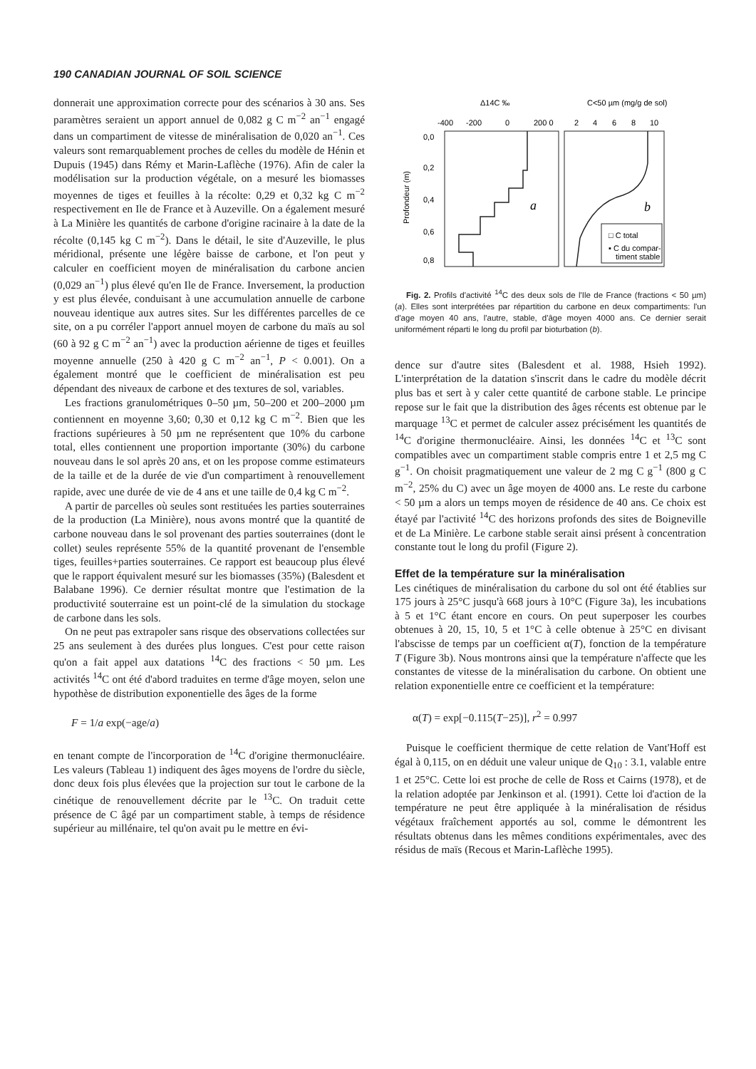190 CANADIAN JOURNAL OF SOIL SCIENCE
donnerait une approximation correcte pour des scénarios à 30 ans. Ses paramètres seraient un apport annuel de 0,082 g C m<sup>−2</sup> an<sup>−1</sup> engagé dans un compartiment de vitesse de minéralisation de 0,020 an<sup>−1</sup>. Ces valeurs sont remarquablement proches de celles du modèle de Hénin et Dupuis (1945) dans Rémy et Marin-Laflèche (1976). Afin de caler la modélisation sur la production végétale, on a mesuré les biomasses moyennes de tiges et feuilles à la récolte: 0,29 et 0,32 kg C m<sup>−2</sup> respectivement en Ile de France et à Auzeville. On a également mesuré à La Minière les quantités de carbone d'origine racinaire à la date de la récolte (0,145 kg C m<sup>−2</sup>). Dans le détail, le site d'Auzeville, le plus méridional, présente une légère baisse de carbone, et l'on peut y calculer en coefficient moyen de minéralisation du carbone ancien (0,029 an<sup>−1</sup>) plus élevé qu'en Ile de France. Inversement, la production y est plus élevée, conduisant à une accumulation annuelle de carbone nouveau identique aux autres sites. Sur les différentes parcelles de ce site, on a pu corréler l'apport annuel moyen de carbone du maïs au sol (60 à 92 g C m<sup>−2</sup> an<sup>−1</sup>) avec la production aérienne de tiges et feuilles moyenne annuelle (250 à 420 g C m<sup>−2</sup> an<sup>−1</sup>, P < 0.001). On a également montré que le coefficient de minéralisation est peu dépendant des niveaux de carbone et des textures de sol, variables.
Les fractions granulométriques 0–50 µm, 50–200 et 200–2000 µm contiennent en moyenne 3,60; 0,30 et 0,12 kg C m<sup>−2</sup>. Bien que les fractions supérieures à 50 µm ne représentent que 10% du carbone total, elles contiennent une proportion importante (30%) du carbone nouveau dans le sol après 20 ans, et on les propose comme estimateurs de la taille et de la durée de vie d'un compartiment à renouvellement rapide, avec une durée de vie de 4 ans et une taille de 0,4 kg C m<sup>−2</sup>.
A partir de parcelles où seules sont restituées les parties souterraines de la production (La Minière), nous avons montré que la quantité de carbone nouveau dans le sol provenant des parties souterraines (dont le collet) seules représente 55% de la quantité provenant de l'ensemble tiges, feuilles+parties souterraines. Ce rapport est beaucoup plus élevé que le rapport équivalent mesuré sur les biomasses (35%) (Balesdent et Balabane 1996). Ce dernier résultat montre que l'estimation de la productivité souterraine est un point-clé de la simulation du stockage de carbone dans les sols.
On ne peut pas extrapoler sans risque des observations collectées sur 25 ans seulement à des durées plus longues. C'est pour cette raison qu'on a fait appel aux datations <sup>14</sup>C des fractions < 50 µm. Les activités <sup>14</sup>C ont été d'abord traduites en terme d'âge moyen, selon une hypothèse de distribution exponentielle des âges de la forme
F = 1/a exp(−age/a)
en tenant compte de l'incorporation de <sup>14</sup>C d'origine thermonucléaire. Les valeurs (Tableau 1) indiquent des âges moyens de l'ordre du siècle, donc deux fois plus élevées que la projection sur tout le carbone de la cinétique de renouvellement décrite par le <sup>13</sup>C. On traduit cette présence de C âgé par un compartiment stable, à temps de résidence supérieur au millénaire, tel qu'on avait pu le mettre en évi-
Δ14C ‰
C<50 µm (mg/g de sol)
-400
-200
0
200 0
2
4
6
8
10
0,0
0,2
0,4
0,6
0,8
Profondeur (m)
a
b
□ C total
▪ C du compar-
timent stable
Fig. 2. Profils d'activité <sup>14</sup>C des deux sols de l'Ile de France (fractions < 50 µm) (a). Elles sont interprétées par répartition du carbone en deux compartiments: l'un d'age moyen 40 ans, l'autre, stable, d'âge moyen 4000 ans. Ce dernier serait uniformément réparti le long du profil par bioturbation (b).
dence sur d'autre sites (Balesdent et al. 1988, Hsieh 1992). L'interprétation de la datation s'inscrit dans le cadre du modèle décrit plus bas et sert à y caler cette quantité de carbone stable. Le principe repose sur le fait que la distribution des âges récents est obtenue par le marquage <sup>13</sup>C et permet de calculer assez précisément les quantités de <sup>14</sup>C d'origine thermonucléaire. Ainsi, les données <sup>14</sup>C et <sup>13</sup>C sont compatibles avec un compartiment stable compris entre 1 et 2,5 mg C g<sup>−1</sup>. On choisit pragmatiquement une valeur de 2 mg C g<sup>−1</sup> (800 g C m<sup>−2</sup>, 25% du C) avec un âge moyen de 4000 ans. Le reste du carbone < 50 µm a alors un temps moyen de résidence de 40 ans. Ce choix est étayé par l'activité <sup>14</sup>C des horizons profonds des sites de Boigneville et de La Minière. Le carbone stable serait ainsi présent à concentration constante tout le long du profil (Figure 2).
Effet de la température sur la minéralisation
Les cinétiques de minéralisation du carbone du sol ont été établies sur 175 jours à 25°C jusqu'à 668 jours à 10°C (Figure 3a), les incubations à 5 et 1°C étant encore en cours. On peut superposer les courbes obtenues à 20, 15, 10, 5 et 1°C à celle obtenue à 25°C en divisant l'abscisse de temps par un coefficient α(T), fonction de la température T (Figure 3b). Nous montrons ainsi que la température n'affecte que les constantes de vitesse de la minéralisation du carbone. On obtient une relation exponentielle entre ce coefficient et la température:
α(T) = exp[−0.115(T−25)], r<sup>2</sup> = 0.997
Puisque le coefficient thermique de cette relation de Vant'Hoff est égal à 0,115, on en déduit une valeur unique de Q<sub>10</sub> : 3.1, valable entre 1 et 25°C. Cette loi est proche de celle de Ross et Cairns (1978), et de la relation adoptée par Jenkinson et al. (1991). Cette loi d'action de la température ne peut être appliquée à la minéralisation de résidus végétaux fraîchement apportés au sol, comme le démontrent les résultats obtenus dans les mêmes conditions expérimentales, avec des résidus de maïs (Recous et Marin-Laflèche 1995).